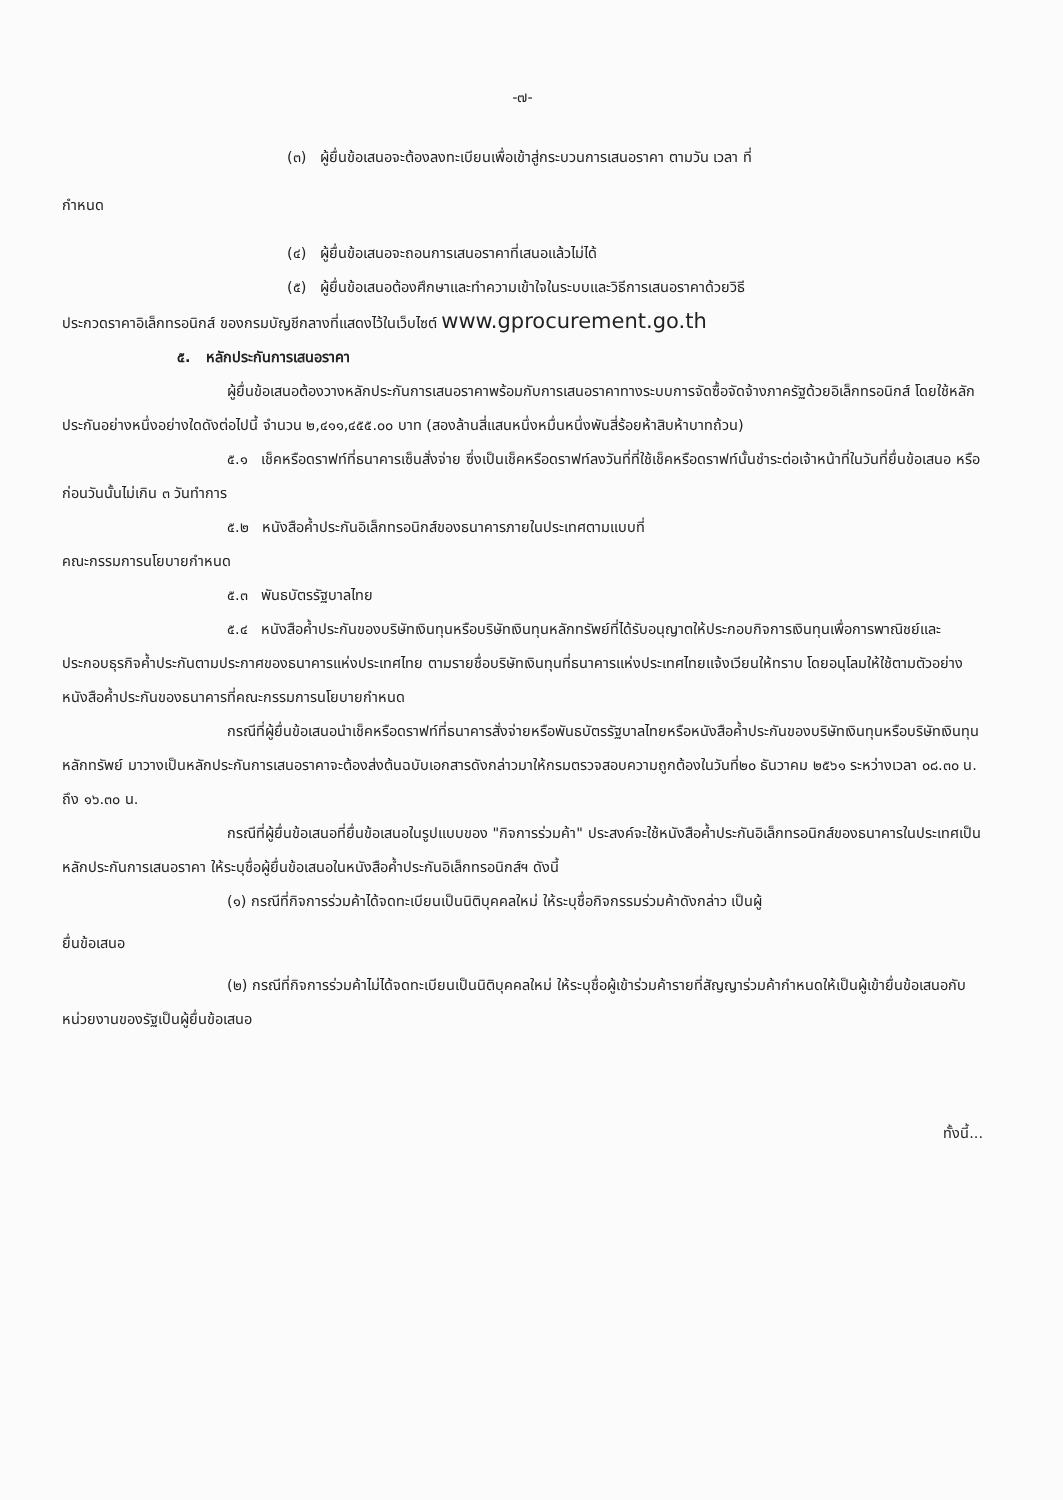-๗-
(๓) ผู้ยื่นข้อเสนอจะต้องลงทะเบียนเพื่อเข้าสู่กระบวนการเสนอราคา ตามวัน เวลา ที่
กำหนด
(๔) ผู้ยื่นข้อเสนอจะถอนการเสนอราคาที่เสนอแล้วไม่ได้
(๕) ผู้ยื่นข้อเสนอต้องศึกษาและทำความเข้าใจในระบบและวิธีการเสนอราคาด้วยวิธี
ประกวดราคาอิเล็กทรอนิกส์ ของกรมบัญชีกลางที่แสดงไว้ในเว็บไซต์ www.gprocurement.go.th
๕. หลักประกันการเสนอราคา
ผู้ยื่นข้อเสนอต้องวางหลักประกันการเสนอราคาพร้อมกับการเสนอราคาทางระบบการจัดซื้อจัดจ้างภาครัฐด้วยอิเล็กทรอนิกส์ โดยใช้หลักประกันอย่างหนึ่งอย่างใดดังต่อไปนี้ จำนวน ๒,๔๑๑,๔๕๕.๐๐ บาท (สองล้านสี่แสนหนึ่งหมื่นหนึ่งพันสี่ร้อยห้าสิบห้าบาทถ้วน)
๕.๑ เช็คหรือดราฟท์ที่ธนาคารเซ็นสั่งจ่าย ซึ่งเป็นเช็คหรือดราฟท์ลงวันที่ที่ใช้เช็คหรือดราฟท์นั้นชำระต่อเจ้าหน้าที่ในวันที่ยื่นข้อเสนอ หรือก่อนวันนั้นไม่เกิน ๓ วันทำการ
๕.๒ หนังสือค้ำประกันอิเล็กทรอนิกส์ของธนาคารภายในประเทศตามแบบที่
คณะกรรมการนโยบายกำหนด
๕.๓ พันธบัตรรัฐบาลไทย
๕.๔ หนังสือค้ำประกันของบริษัทเงินทุนหรือบริษัทเงินทุนหลักทรัพย์ที่ได้รับอนุญาตให้ประกอบกิจการเงินทุนเพื่อการพาณิชย์และประกอบธุรกิจค้ำประกันตามประกาศของธนาคารแห่งประเทศไทย ตามรายชื่อบริษัทเงินทุนที่ธนาคารแห่งประเทศไทยแจ้งเวียนให้ทราบ โดยอนุโลมให้ใช้ตามตัวอย่างหนังสือค้ำประกันของธนาคารที่คณะกรรมการนโยบายกำหนด
กรณีที่ผู้ยื่นข้อเสนอนำเช็คหรือดราฟท์ที่ธนาคารสั่งจ่ายหรือพันธบัตรรัฐบาลไทยหรือหนังสือค้ำประกันของบริษัทเงินทุนหรือบริษัทเงินทุนหลักทรัพย์ มาวางเป็นหลักประกันการเสนอราคาจะต้องส่งต้นฉบับเอกสารดังกล่าวมาให้กรมตรวจสอบความถูกต้องในวันที่๒๐ ธันวาคม ๒๕๖๑ ระหว่างเวลา ๐๘.๓๐ น. ถึง ๑๖.๓๐ น.
กรณีที่ผู้ยื่นข้อเสนอที่ยื่นข้อเสนอในรูปแบบของ "กิจการร่วมค้า" ประสงค์จะใช้หนังสือค้ำประกันอิเล็กทรอนิกส์ของธนาคารในประเทศเป็นหลักประกันการเสนอราคา ให้ระบุชื่อผู้ยื่นข้อเสนอในหนังสือค้ำประกันอิเล็กทรอนิกส์ฯ ดังนี้
(๑) กรณีที่กิจการร่วมค้าได้จดทะเบียนเป็นนิติบุคคลใหม่ ให้ระบุชื่อกิจกรรมร่วมค้าดังกล่าว เป็นผู้
ยื่นข้อเสนอ
(๒) กรณีที่กิจการร่วมค้าไม่ได้จดทะเบียนเป็นนิติบุคคลใหม่ ให้ระบุชื่อผู้เข้าร่วมค้ารายที่สัญญาร่วมค้ากำหนดให้เป็นผู้เข้ายื่นข้อเสนอกับหน่วยงานของรัฐเป็นผู้ยื่นข้อเสนอ
ทั้งนี้...